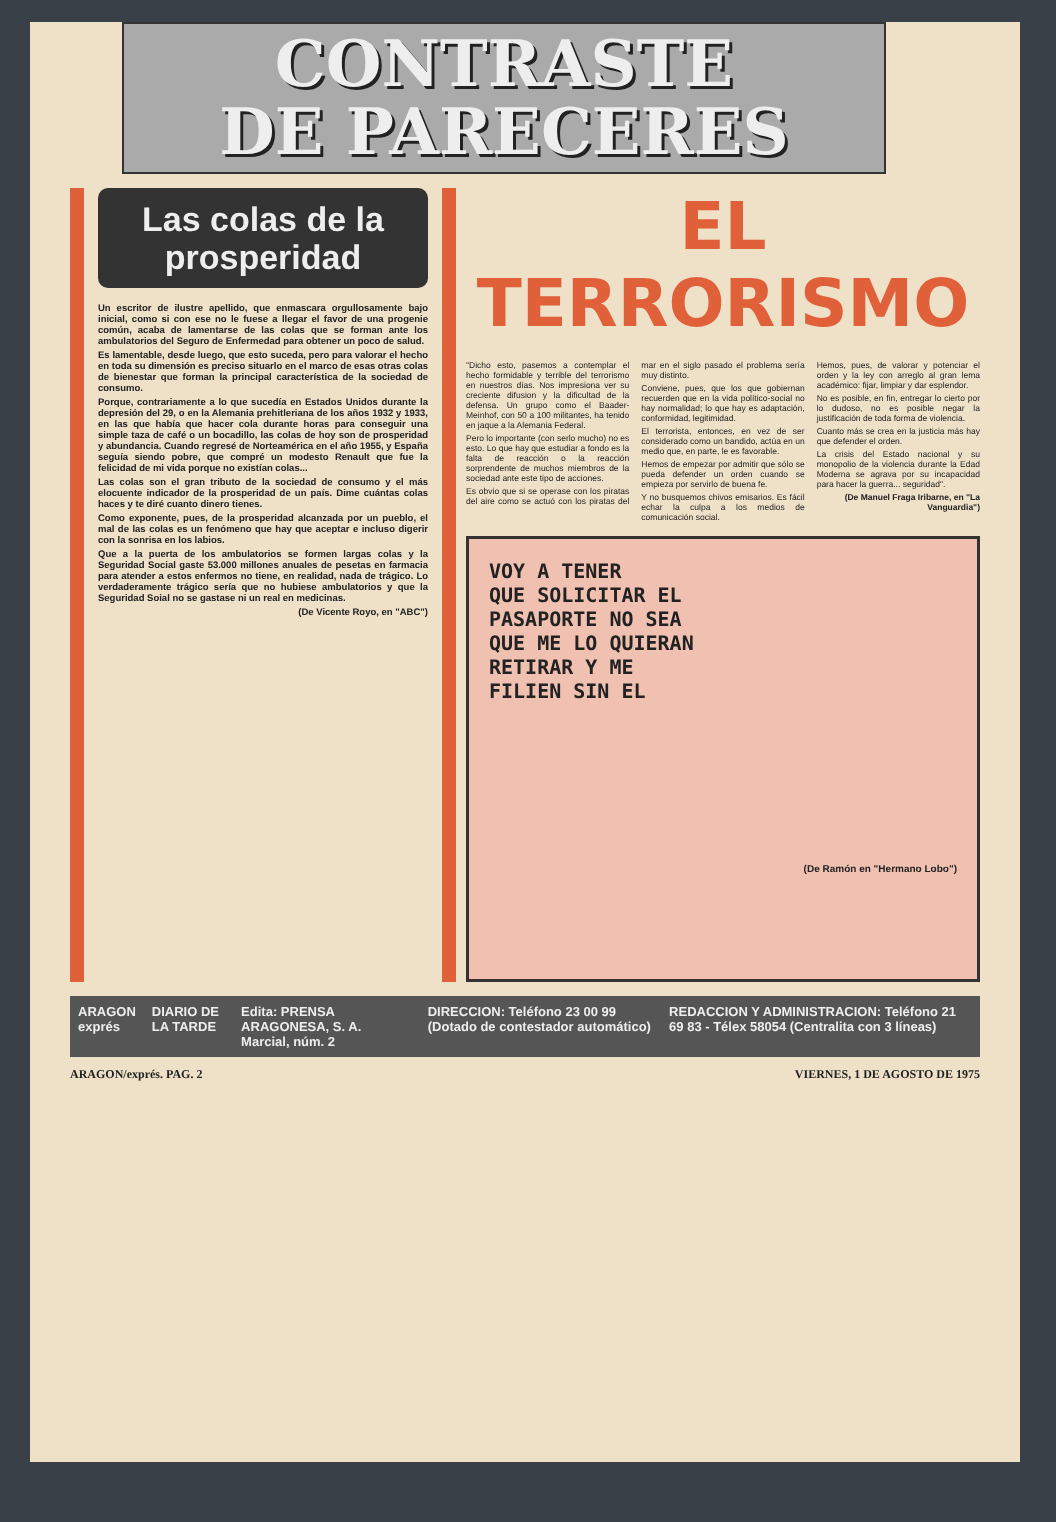CONTRASTE
DE PARECERES
Las colas de la prosperidad
Un escritor de ilustre apellido, que enmascara orgullosamente bajo inicial, como si con ese no le fuese a llegar el favor de una progenie común, acaba de lamentarse de las colas que se forman ante los ambulatorios del Seguro de Enfermedad para obtener un poco de salud.
Es lamentable, desde luego, que esto suceda, pero para valorar el hecho en toda su dimensión es preciso situarlo en el marco de esas otras colas de bienestar que forman la principal característica de la sociedad de consumo.
Porque, contrariamente a lo que sucedía en Estados Unidos durante la depresión del 29, o en la Alemania prehitleriana de los años 1932 y 1933, en las que había que hacer cola durante horas para conseguir una simple taza de café o un bocadillo, las colas de hoy son de prosperidad y abundancia. Cuando regresé de Norteamérica en el año 1955, y España seguía siendo pobre, que compré un modesto Renault que fue la felicidad de mi vida porque no existían colas...
Las colas son el gran tributo de la sociedad de consumo y el más elocuente indicador de la prosperidad de un país. Dime cuántas colas haces y te diré cuanto dinero tienes.
Como exponente, pues, de la prosperidad alcanzada por un pueblo, el mal de las colas es un fenómeno que hay que aceptar e incluso digerir con la sonrisa en los labios.
Que a la puerta de los ambulatorios se formen largas colas y la Seguridad Social gaste 53.000 millones anuales de pesetas en farmacia para atender a estos enfermos no tiene, en realidad, nada de trágico. Lo verdaderamente trágico sería que no hubiese ambulatorios y que la Seguridad Soial no se gastase ni un real en medicinas.
(De Vicente Royo, en "ABC")
EL TERRORISMO
"Dicho esto, pasemos a contemplar el hecho formidable y terrible del terrorismo en nuestros días. Nos impresiona ver su creciente difusion y la dificultad de la defensa. Un grupo como el Baader-Meinhof, con 50 a 100 militantes, ha tenido en jaque a la Alemania Federal.
Pero lo importante (con serlo mucho) no es esto. Lo que hay que estudiar a fondo es la falta de reacción o la reacción sorprendente de muchos miembros de la sociedad ante este tipo de acciones.
Es obvio que si se operase con los piratas del aire como se actuó con los piratas del mar en el siglo pasado el problema sería muy distinto.
Conviene, pues, que los que gobiernan recuerden que en la vida político-social no hay normalidad; lo que hay es adaptación, conformidad, legitimidad.
El terrorista, entonces, en vez de ser considerado como un bandido, actúa en un medio que, en parte, le es favorable.
Hemos de empezar por admitir que sólo se pueda defender un orden cuando se empieza por servirlo de buena fe.
Y no busquemos chivos emisarios. Es fácil echar la culpa a los medios de comunicación social.
Hemos, pues, de valorar y potenciar el orden y la ley con arreglo al gran lema académico: fijar, limpiar y dar esplendor.
No es posible, en fin, entregar lo cierto por lo dudoso, no es posible negar la justificación de toda forma de violencia.
Cuanto más se crea en la justicia más hay que defender el orden.
La crisis del Estado nacional y su monopolio de la violencia durante la Edad Moderna se agrava por su incapacidad para hacer la guerra... seguridad".
(De Manuel Fraga Iribarne, en "La Vanguardia")
VOY A TENER
QUE SOLICITAR EL
PASAPORTE NO SEA
QUE ME LO QUIERAN
RETIRAR Y ME
FILIEN SIN EL
(De Ramón en "Hermano Lobo")
ARAGON exprés DIARIO DE LA TARDE Edita: PRENSA ARAGONESA, S. A. Marcial, núm. 2
DIRECCION: Teléfono 23 00 99 (Dotado de contestador automático)
REDACCION Y ADMINISTRACION: Teléfono 21 69 83 - Télex 58054 (Centralita con 3 líneas)
ARAGON/exprés. PAG. 2 VIERNES, 1 DE AGOSTO DE 1975